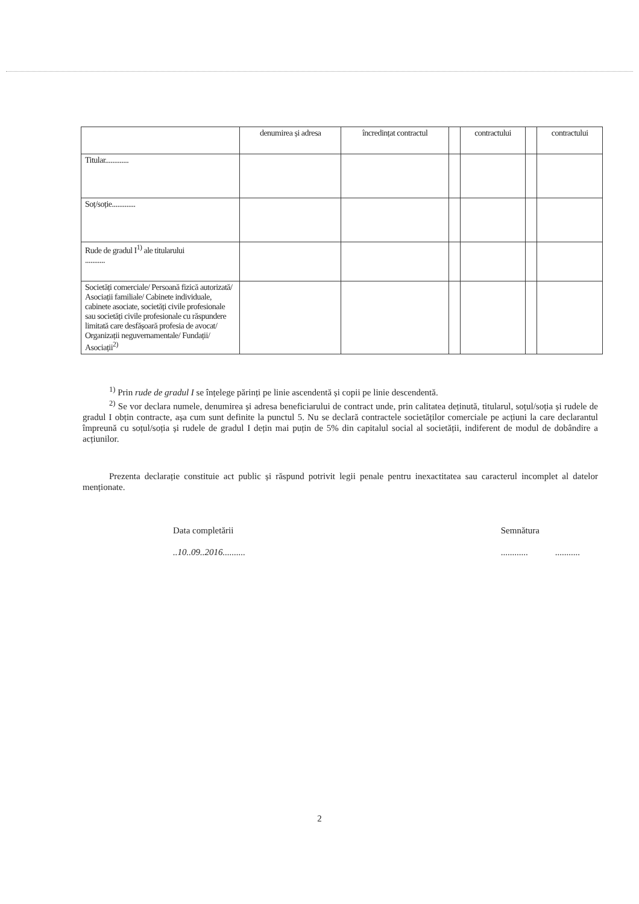| | denumirea și adresa | încredințat contractul | | contractului | | contractului |
| --- | --- | --- | --- | --- | --- | --- |
| Titular............. | | | | | | |
| Soț/soție............. | | | | | | |
| Rude de gradul I<sup>1)</sup> ale titularului ........... | | | | | | |
| Societăți comerciale/ Persoană fizică autorizată/ Asociații familiale/ Cabinete individuale, cabinete asociate, societăți civile profesionale sau societăți civile profesionale cu răspundere limitată care desfășoară profesia de avocat/ Organizații neguvernamentale/ Fundații/ Asociații<sup>2)</sup> | | | | | | |
<sup>1)</sup> Prin rude de gradul I se înțelege părinți pe linie ascendentă și copii pe linie descendentă.
<sup>2)</sup> Se vor declara numele, denumirea și adresa beneficiarului de contract unde, prin calitatea deținută, titularul, soțul/soția și rudele de gradul I obțin contracte, așa cum sunt definite la punctul 5. Nu se declară contractele societăților comerciale pe acțiuni la care declarantul împreună cu soțul/soția și rudele de gradul I dețin mai puțin de 5% din capitalul social al societății, indiferent de modul de dobândire a acțiunilor.
Prezenta declarație constituie act public și răspund potrivit legii penale pentru inexactitatea sau caracterul incomplet al datelor menționate.
Data completării
..10..09..2016..........
Semnătura
............ ...........
2